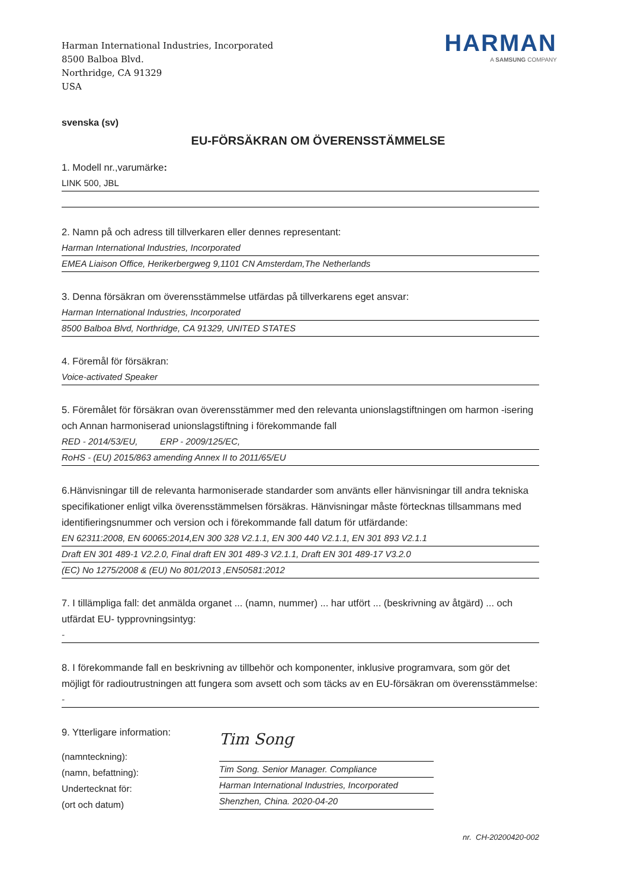Harman International Industries, Incorporated
8500 Balboa Blvd.
Northridge, CA 91329
USA
HARMAN
A SAMSUNG COMPANY
svenska (sv)
EU-FÖRSÄKRAN OM ÖVERENSSTÄMMELSE
1. Modell nr.,varumärke:
LINK 500, JBL
2. Namn på och adress till tillverkaren eller dennes representant:
Harman International Industries, Incorporated
EMEA Liaison Office, Herikerbergweg 9,1101 CN Amsterdam,The Netherlands
3. Denna försäkran om överensstämmelse utfärdas på tillverkarens eget ansvar:
Harman International Industries, Incorporated
8500 Balboa Blvd, Northridge, CA 91329, UNITED STATES
4. Föremål för försäkran:
Voice-activated Speaker
5. Föremålet för försäkran ovan överensstämmer med den relevanta unionslagstiftningen om harmon -isering och Annan harmoniserad unionslagstiftning i förekommande fall
RED - 2014/53/EU, ERP - 2009/125/EC,
RoHS - (EU) 2015/863 amending Annex II to 2011/65/EU
6.Hänvisningar till de relevanta harmoniserade standarder som använts eller hänvisningar till andra tekniska specifikationer enligt vilka överensstämmelsen försäkras. Hänvisningar måste förtecknas tillsammans med identifieringsnummer och version och i förekommande fall datum för utfärdande:
EN 62311:2008, EN 60065:2014,EN 300 328 V2.1.1, EN 300 440 V2.1.1, EN 301 893 V2.1.1
Draft EN 301 489-1 V2.2.0, Final draft EN 301 489-3 V2.1.1, Draft EN 301 489-17 V3.2.0
(EC) No 1275/2008 & (EU) No 801/2013 ,EN50581:2012
7. I tillämpliga fall: det anmälda organet ... (namn, nummer) ... har utfört ... (beskrivning av åtgärd) ... och utfärdat EU- typprovningsintyg:
-
8. I förekommande fall en beskrivning av tillbehör och komponenter, inklusive programvara, som gör det möjligt för radioutrustningen att fungera som avsett och som täcks av en EU-försäkran om överensstämmelse:
-
9. Ytterligare information:
(namnteckning):
(namn, befattning):
Undertecknat för:
(ort och datum)
Tim Song
Tim Song. Senior Manager. Compliance
Harman International Industries, Incorporated
Shenzhen, China. 2020-04-20
nr. CH-20200420-002